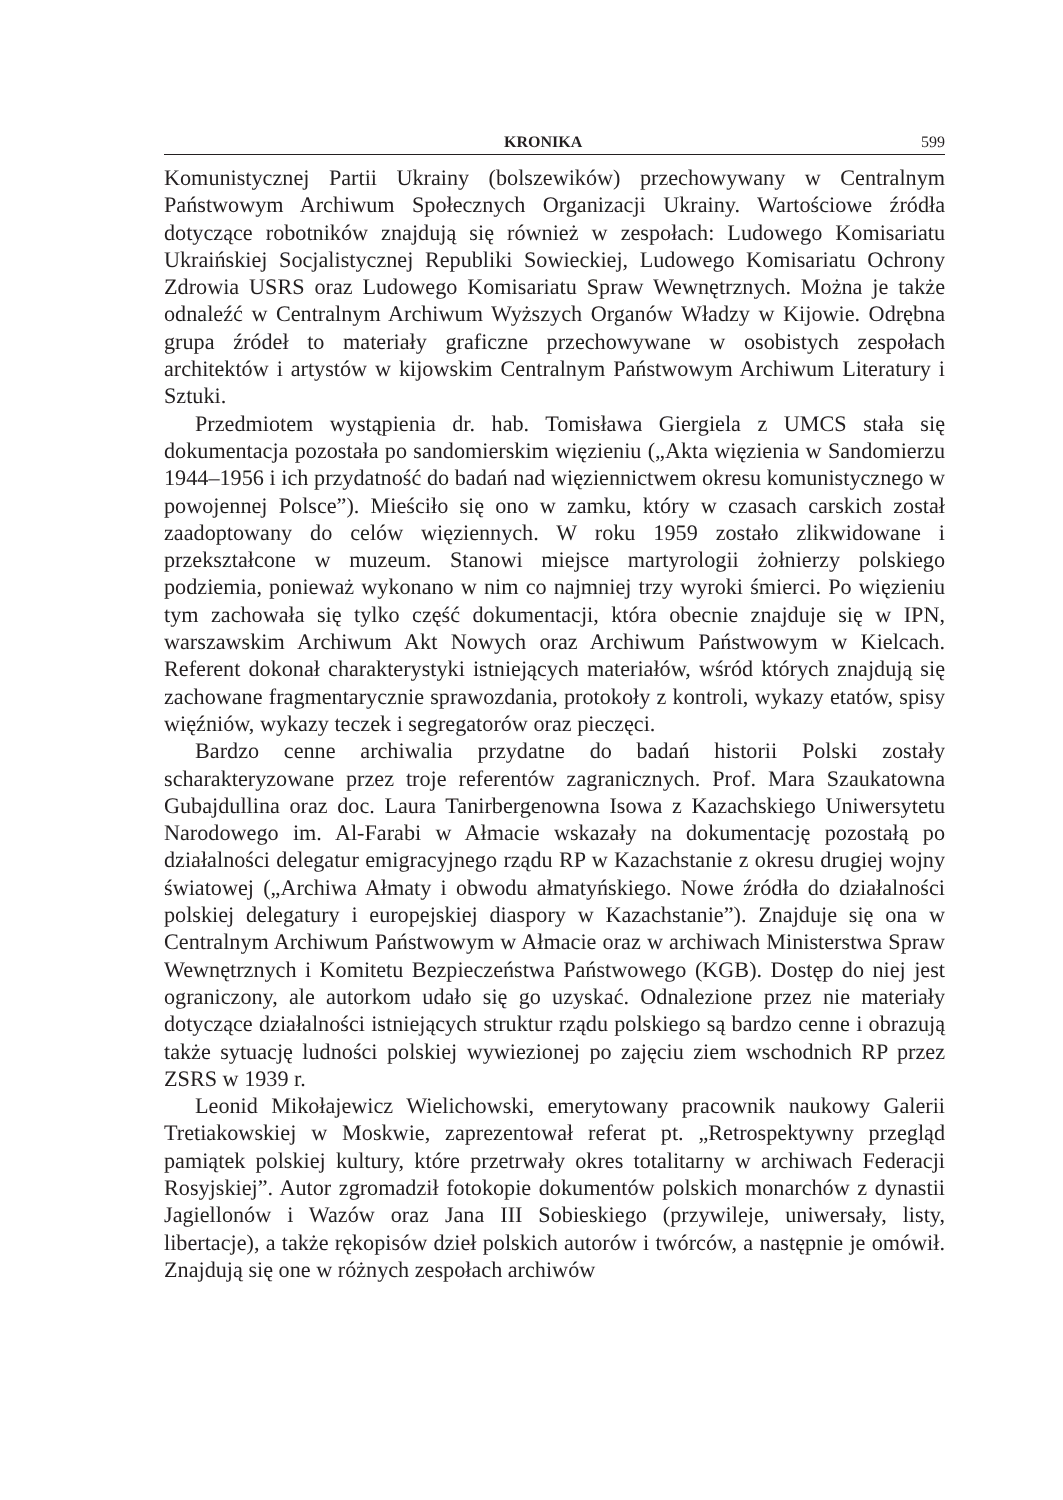KRONIKA 599
Komunistycznej Partii Ukrainy (bolszewików) przechowywany w Centralnym Państwowym Archiwum Społecznych Organizacji Ukrainy. Wartościowe źródła dotyczące robotników znajdują się również w zespołach: Ludowego Komisariatu Ukraińskiej Socjalistycznej Republiki Sowieckiej, Ludowego Komisariatu Ochrony Zdrowia USRS oraz Ludowego Komisariatu Spraw Wewnętrznych. Można je także odnaleźć w Centralnym Archiwum Wyższych Organów Władzy w Kijowie. Odrębna grupa źródeł to materiały graficzne przechowywane w osobistych zespołach architektów i artystów w kijowskim Centralnym Państwowym Archiwum Literatury i Sztuki.
Przedmiotem wystąpienia dr. hab. Tomisława Giergiela z UMCS stała się dokumentacja pozostała po sandomierskim więzieniu („Akta więzienia w Sandomierzu 1944–1956 i ich przydatność do badań nad więziennictwem okresu komunistycznego w powojennej Polsce”). Mieściło się ono w zamku, który w czasach carskich został zaadoptowany do celów więziennych. W roku 1959 zostało zlikwidowane i przekształcone w muzeum. Stanowi miejsce martyrologii żołnierzy polskiego podziemia, ponieważ wykonano w nim co najmniej trzy wyroki śmierci. Po więzieniu tym zachowała się tylko część dokumentacji, która obecnie znajduje się w IPN, warszawskim Archiwum Akt Nowych oraz Archiwum Państwowym w Kielcach. Referent dokonał charakterystyki istniejących materiałów, wśród których znajdują się zachowane fragmentarycznie sprawozdania, protokoły z kontroli, wykazy etatów, spisy więźniów, wykazy teczek i segregatorów oraz pieczęci.
Bardzo cenne archiwalia przydatne do badań historii Polski zostały scharakteryzowane przez troje referentów zagranicznych. Prof. Mara Szaukatowna Gubajdullina oraz doc. Laura Tanirbergenowna Isowa z Kazachskiego Uniwersytetu Narodowego im. Al-Farabi w Ałmacie wskazały na dokumentację pozostałą po działalności delegatur emigracyjnego rządu RP w Kazachstanie z okresu drugiej wojny światowej („Archiwa Ałmaty i obwodu ałmatyńskiego. Nowe źródła do działalności polskiej delegatury i europejskiej diaspory w Kazachstanie”). Znajduje się ona w Centralnym Archiwum Państwowym w Ałmacie oraz w archiwach Ministerstwa Spraw Wewnętrznych i Komitetu Bezpieczeństwa Państwowego (KGB). Dostęp do niej jest ograniczony, ale autorkom udało się go uzyskać. Odnalezione przez nie materiały dotyczące działalności istniejących struktur rządu polskiego są bardzo cenne i obrazują także sytuację ludności polskiej wywiezionej po zajęciu ziem wschodnich RP przez ZSRS w 1939 r.
Leonid Mikołajewicz Wielichowski, emerytowany pracownik naukowy Galerii Tretiakowskiej w Moskwie, zaprezentował referat pt. „Retrospektywny przegląd pamiątek polskiej kultury, które przetrwały okres totalitarny w archiwach Federacji Rosyjskiej”. Autor zgromadził fotokopie dokumentów polskich monarchów z dynastii Jagiellonów i Wazów oraz Jana III Sobieskiego (przywileje, uniwersały, listy, libertacje), a także rękopisów dzieł polskich autorów i twórców, a następnie je omówił. Znajdują się one w różnych zespołach archiwów